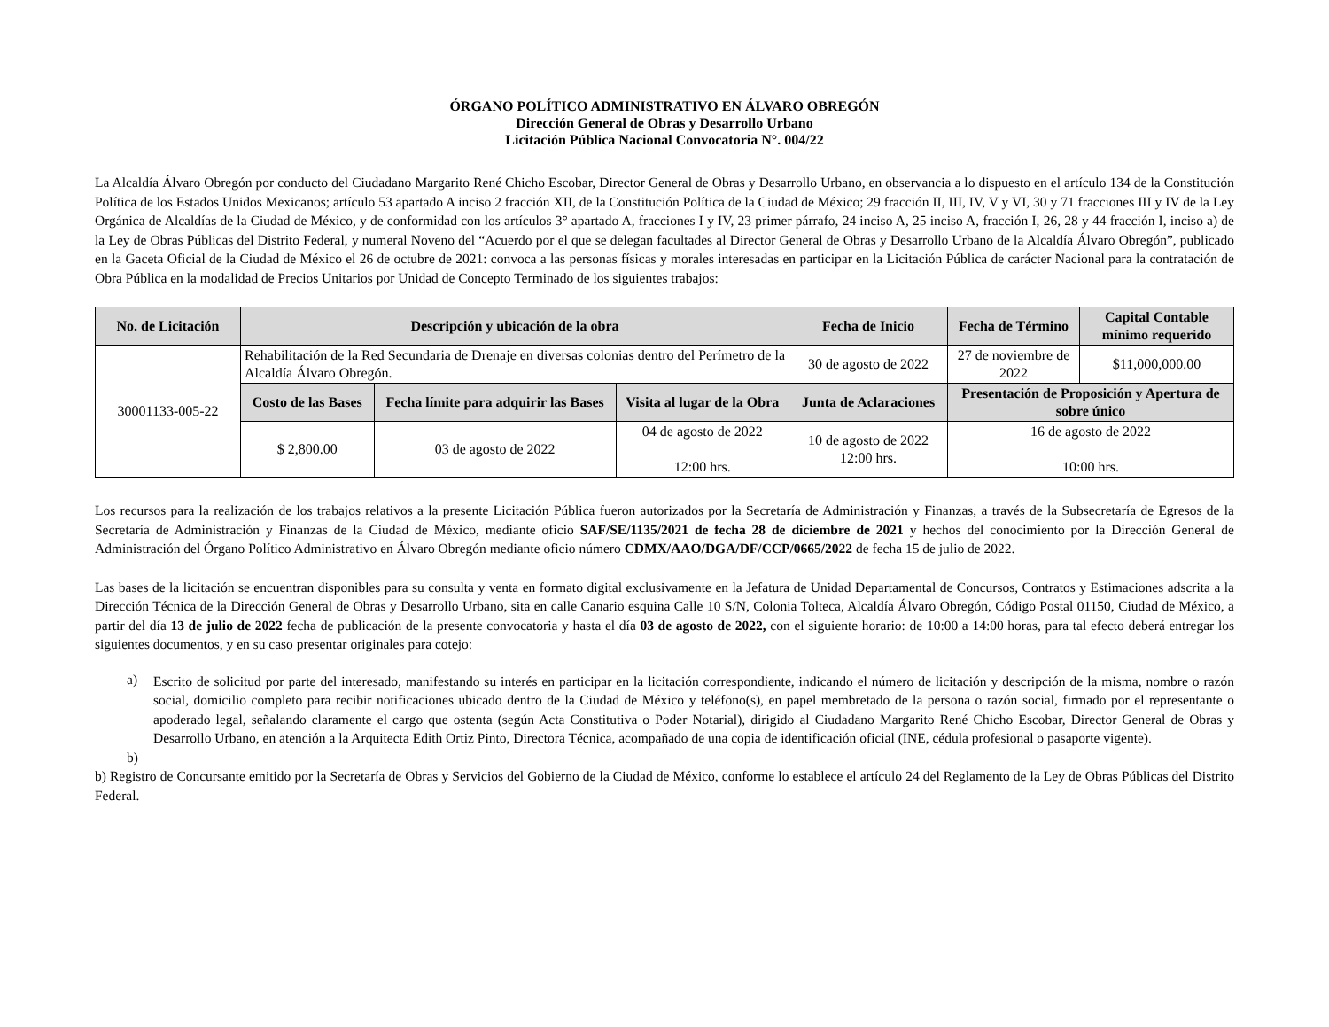ÓRGANO POLÍTICO ADMINISTRATIVO EN ÁLVARO OBREGÓN
Dirección General de Obras y Desarrollo Urbano
Licitación Pública Nacional Convocatoria N°. 004/22
La Alcaldía Álvaro Obregón por conducto del Ciudadano Margarito René Chicho Escobar, Director General de Obras y Desarrollo Urbano, en observancia a lo dispuesto en el artículo 134 de la Constitución Política de los Estados Unidos Mexicanos; artículo 53 apartado A inciso 2 fracción XII, de la Constitución Política de la Ciudad de México; 29 fracción II, III, IV, V y VI, 30 y 71 fracciones III y IV de la Ley Orgánica de Alcaldías de la Ciudad de México, y de conformidad con los artículos 3° apartado A, fracciones I y IV, 23 primer párrafo, 24 inciso A, 25 inciso A, fracción I, 26, 28 y 44 fracción I, inciso a) de la Ley de Obras Públicas del Distrito Federal, y numeral Noveno del “Acuerdo por el que se delegan facultades al Director General de Obras y Desarrollo Urbano de la Alcaldía Álvaro Obregón”, publicado en la Gaceta Oficial de la Ciudad de México el 26 de octubre de 2021: convoca a las personas físicas y morales interesadas en participar en la Licitación Pública de carácter Nacional para la contratación de Obra Pública en la modalidad de Precios Unitarios por Unidad de Concepto Terminado de los siguientes trabajos:
| No. de Licitación | Descripción y ubicación de la obra | | | Fecha de Inicio | Fecha de Término | Capital Contable mínimo requerido |
| --- | --- | --- | --- | --- | --- | --- |
| 30001133-005-22 | Rehabilitación de la Red Secundaria de Drenaje en diversas colonias dentro del Perímetro de la Alcaldía Álvaro Obregón. | | | 30 de agosto de 2022 | 27 de noviembre de 2022 | $11,000,000.00 |
| | Costo de las Bases | Fecha límite para adquirir las Bases | Visita al lugar de la Obra | Junta de Aclaraciones | Presentación de Proposición y Apertura de sobre único | |
| | $ 2,800.00 | 03 de agosto de 2022 | 04 de agosto de 2022 12:00 hrs. | 10 de agosto de 2022 12:00 hrs. | 16 de agosto de 2022 10:00 hrs. | |
Los recursos para la realización de los trabajos relativos a la presente Licitación Pública fueron autorizados por la Secretaría de Administración y Finanzas, a través de la Subsecretaría de Egresos de la Secretaría de Administración y Finanzas de la Ciudad de México, mediante oficio SAF/SE/1135/2021 de fecha 28 de diciembre de 2021 y hechos del conocimiento por la Dirección General de Administración del Órgano Político Administrativo en Álvaro Obregón mediante oficio número CDMX/AAO/DGA/DF/CCP/0665/2022 de fecha 15 de julio de 2022.
Las bases de la licitación se encuentran disponibles para su consulta y venta en formato digital exclusivamente en la Jefatura de Unidad Departamental de Concursos, Contratos y Estimaciones adscrita a la Dirección Técnica de la Dirección General de Obras y Desarrollo Urbano, sita en calle Canario esquina Calle 10 S/N, Colonia Tolteca, Alcaldía Álvaro Obregón, Código Postal 01150, Ciudad de México, a partir del día 13 de julio de 2022 fecha de publicación de la presente convocatoria y hasta el día 03 de agosto de 2022, con el siguiente horario: de 10:00 a 14:00 horas, para tal efecto deberá entregar los siguientes documentos, y en su caso presentar originales para cotejo:
a)
Escrito de solicitud por parte del interesado, manifestando su interés en participar en la licitación correspondiente, indicando el número de licitación y descripción de la misma, nombre o razón social, domicilio completo para recibir notificaciones ubicado dentro de la Ciudad de México y teléfono(s), en papel membretado de la persona o razón social, firmado por el representante o apoderado legal, señalando claramente el cargo que ostenta (según Acta Constitutiva o Poder Notarial), dirigido al Ciudadano Margarito René Chicho Escobar, Director General de Obras y Desarrollo Urbano, en atención a la Arquitecta Edith Ortiz Pinto, Directora Técnica, acompañado de una copia de identificación oficial (INE, cédula profesional o pasaporte vigente).
b)
b) Registro de Concursante emitido por la Secretaría de Obras y Servicios del Gobierno de la Ciudad de México, conforme lo establece el artículo 24 del Reglamento de la Ley de Obras Públicas del Distrito Federal.